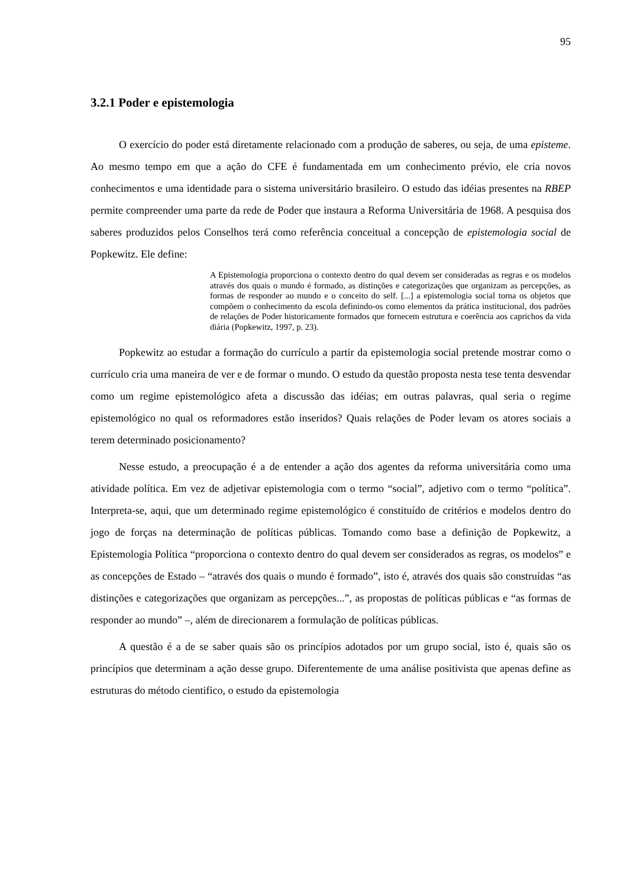95
3.2.1 Poder e epistemologia
O exercício do poder está diretamente relacionado com a produção de saberes, ou seja, de uma episteme. Ao mesmo tempo em que a ação do CFE é fundamentada em um conhecimento prévio, ele cria novos conhecimentos e uma identidade para o sistema universitário brasileiro. O estudo das idéias presentes na RBEP permite compreender uma parte da rede de Poder que instaura a Reforma Universitária de 1968. A pesquisa dos saberes produzidos pelos Conselhos terá como referência conceitual a concepção de epistemologia social de Popkewitz. Ele define:
A Epistemologia proporciona o contexto dentro do qual devem ser consideradas as regras e os modelos através dos quais o mundo é formado, as distinções e categorizações que organizam as percepções, as formas de responder ao mundo e o conceito do self. [...] a epistemologia social torna os objetos que compõem o conhecimento da escola definindo-os como elementos da prática institucional, dos padrões de relações de Poder historicamente formados que fornecem estrutura e coerência aos caprichos da vida diária (Popkewitz, 1997, p. 23).
Popkewitz ao estudar a formação do currículo a partir da epistemologia social pretende mostrar como o currículo cria uma maneira de ver e de formar o mundo. O estudo da questão proposta nesta tese tenta desvendar como um regime epistemológico afeta a discussão das idéias; em outras palavras, qual seria o regime epistemológico no qual os reformadores estão inseridos? Quais relações de Poder levam os atores sociais a terem determinado posicionamento?
Nesse estudo, a preocupação é a de entender a ação dos agentes da reforma universitária como uma atividade política. Em vez de adjetivar epistemologia com o termo “social”, adjetivo com o termo “política”. Interpreta-se, aqui, que um determinado regime epistemológico é constituído de critérios e modelos dentro do jogo de forças na determinação de políticas públicas. Tomando como base a definição de Popkewitz, a Epistemologia Política “proporciona o contexto dentro do qual devem ser considerados as regras, os modelos” e as concepções de Estado – “através dos quais o mundo é formado”, isto é, através dos quais são construídas “as distinções e categorizações que organizam as percepções...”, as propostas de políticas públicas e “as formas de responder ao mundo” –, além de direcionarem a formulação de políticas públicas.
A questão é a de se saber quais são os princípios adotados por um grupo social, isto é, quais são os princípios que determinam a ação desse grupo. Diferentemente de uma análise positivista que apenas define as estruturas do método cientifico, o estudo da epistemologia